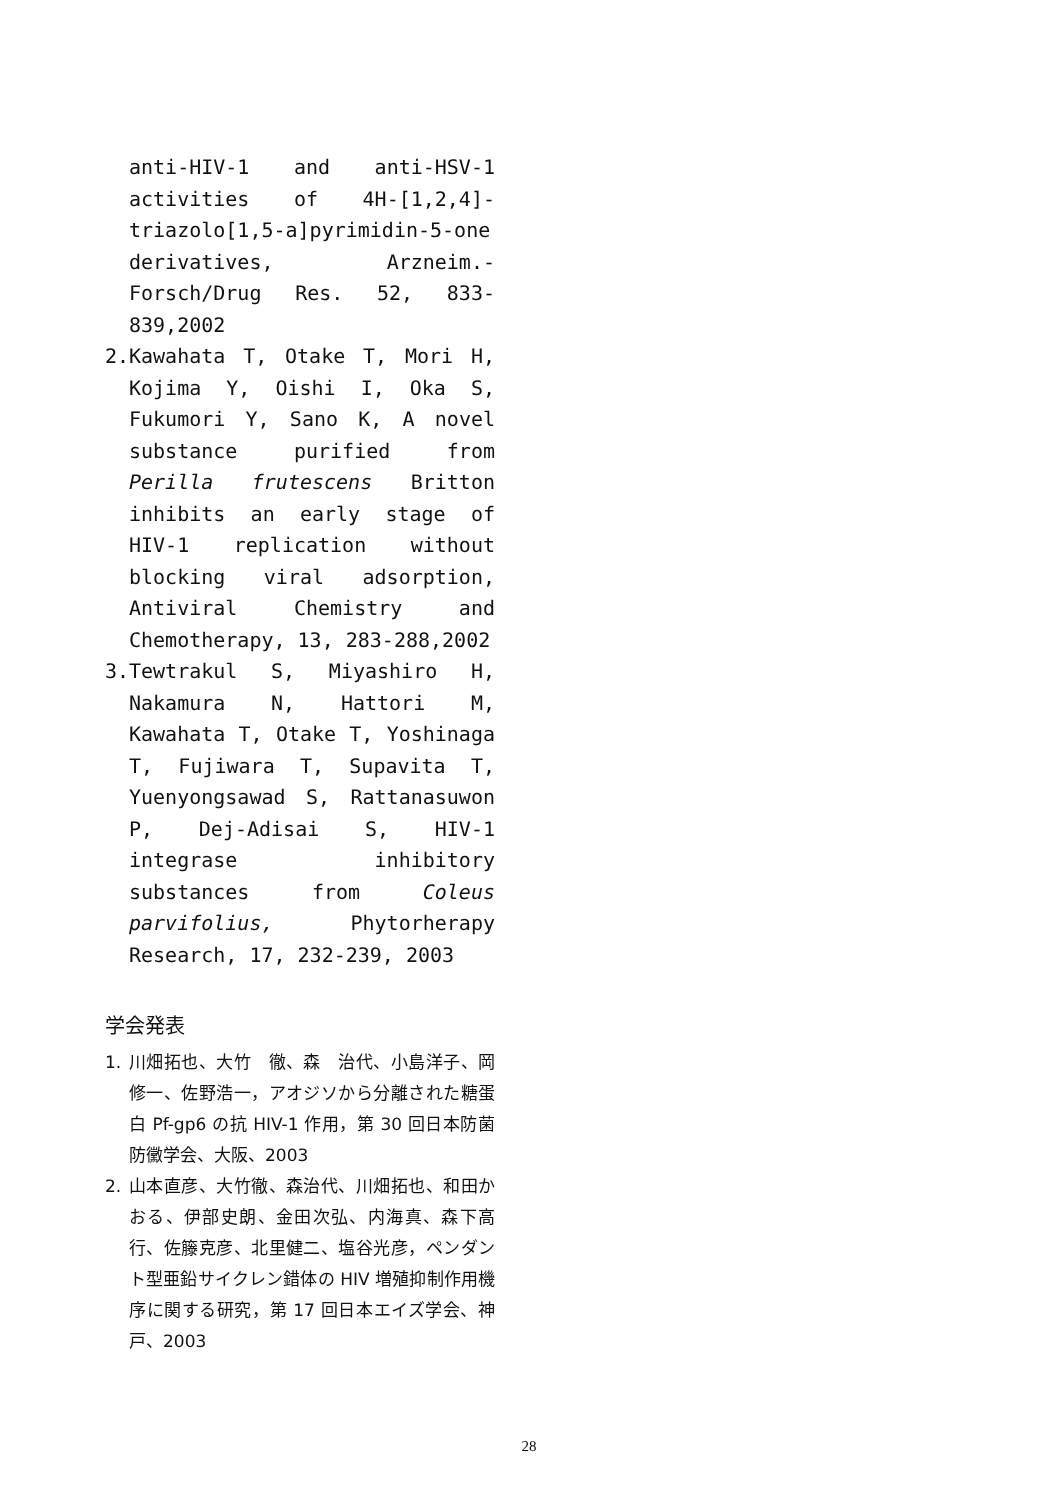anti-HIV-1 and anti-HSV-1 activities of 4H-[1,2,4]-triazolo[1,5-a]pyrimidin-5-one derivatives, Arzneim.-Forsch/Drug Res. 52, 833-839,2002
2. Kawahata T, Otake T, Mori H, Kojima Y, Oishi I, Oka S, Fukumori Y, Sano K, A novel substance purified from Perilla frutescens Britton inhibits an early stage of HIV-1 replication without blocking viral adsorption, Antiviral Chemistry and Chemotherapy, 13, 283-288,2002
3. Tewtrakul S, Miyashiro H, Nakamura N, Hattori M, Kawahata T, Otake T, Yoshinaga T, Fujiwara T, Supavita T, Yuenyongsawad S, Rattanasuwon P, Dej-Adisai S, HIV-1 integrase inhibitory substances from Coleus parvifolius, Phytorherapy Research, 17, 232-239, 2003
学会発表
1. 川畑拓也、大竹　徹、森　治代、小島洋子、岡　修一、佐野浩一，アオジソから分離された糖蛋白 Pf-gp6 の抗 HIV-1 作用，第 30 回日本防菌防黴学会、大阪、2003
2. 山本直彦、大竹徹、森治代、川畑拓也、和田かおる、伊部史朗、金田次弘、内海真、森下高行、佐籐克彦、北里健二、塩谷光彦，ペンダント型亜鉛サイクレン錯体の HIV 増殖抑制作用機序に関する研究，第 17 回日本エイズ学会、神戸、2003
28